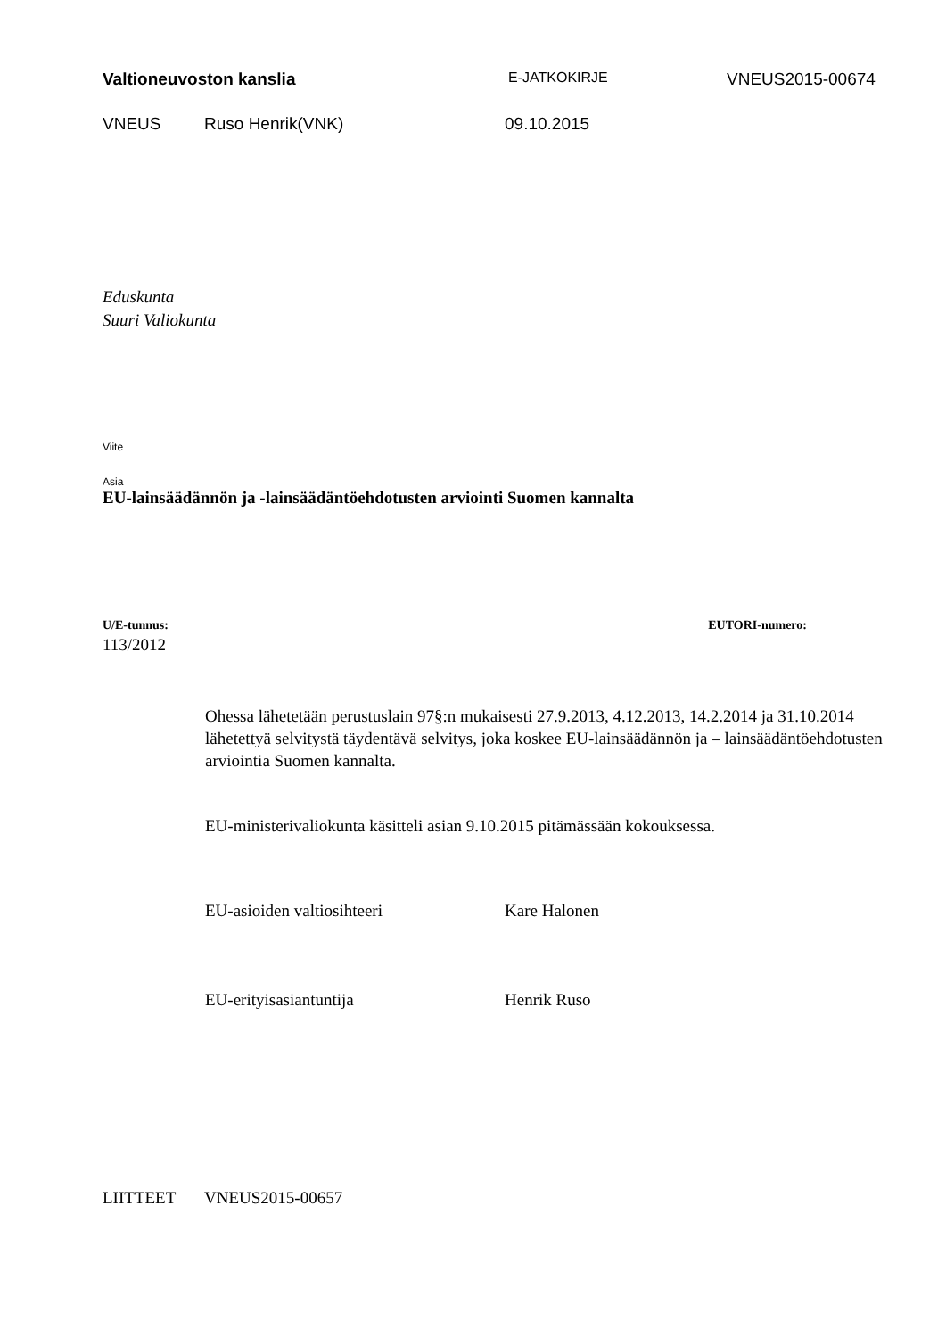Valtioneuvoston kanslia
E-JATKOKIRJE
VNEUS2015-00674
VNEUS Ruso Henrik(VNK) 09.10.2015
Eduskunta
Suuri Valiokunta
Viite
Asia
EU-lainsäädännön ja -lainsäädäntöehdotusten arviointi Suomen kannalta
U/E-tunnus: EUTORI-numero:
113/2012
Ohessa lähetetään perustuslain 97§:n mukaisesti 27.9.2013, 4.12.2013, 14.2.2014 ja 31.10.2014 lähetettyä selvitystä täydentävä selvitys, joka koskee EU-lainsäädännön ja – lainsäädäntöehdotusten arviointia Suomen kannalta.
EU-ministerivaliokunta käsitteli asian 9.10.2015 pitämässään kokouksessa.
EU-asioiden valtiosihteeri Kare Halonen
EU-erityisasiantuntija Henrik Ruso
LIITTEET VNEUS2015-00657